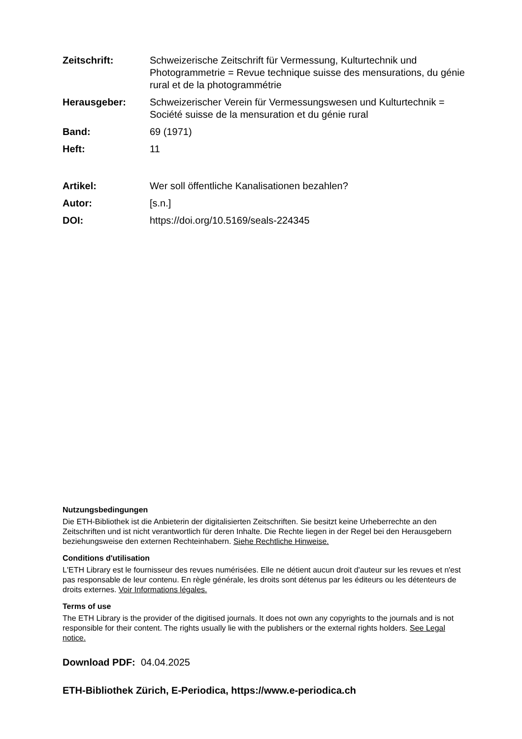Zeitschrift: Schweizerische Zeitschrift für Vermessung, Kulturtechnik und Photogrammetrie = Revue technique suisse des mensurations, du génie rural et de la photogrammétrie
Herausgeber: Schweizerischer Verein für Vermessungswesen und Kulturtechnik = Société suisse de la mensuration et du génie rural
Band: 69 (1971)
Heft: 11
Artikel: Wer soll öffentliche Kanalisationen bezahlen?
Autor: [s.n.]
DOI: https://doi.org/10.5169/seals-224345
Nutzungsbedingungen
Die ETH-Bibliothek ist die Anbieterin der digitalisierten Zeitschriften. Sie besitzt keine Urheberrechte an den Zeitschriften und ist nicht verantwortlich für deren Inhalte. Die Rechte liegen in der Regel bei den Herausgebern beziehungsweise den externen Rechteinhabern. Siehe Rechtliche Hinweise.
Conditions d'utilisation
L'ETH Library est le fournisseur des revues numérisées. Elle ne détient aucun droit d'auteur sur les revues et n'est pas responsable de leur contenu. En règle générale, les droits sont détenus par les éditeurs ou les détenteurs de droits externes. Voir Informations légales.
Terms of use
The ETH Library is the provider of the digitised journals. It does not own any copyrights to the journals and is not responsible for their content. The rights usually lie with the publishers or the external rights holders. See Legal notice.
Download PDF: 04.04.2025
ETH-Bibliothek Zürich, E-Periodica, https://www.e-periodica.ch